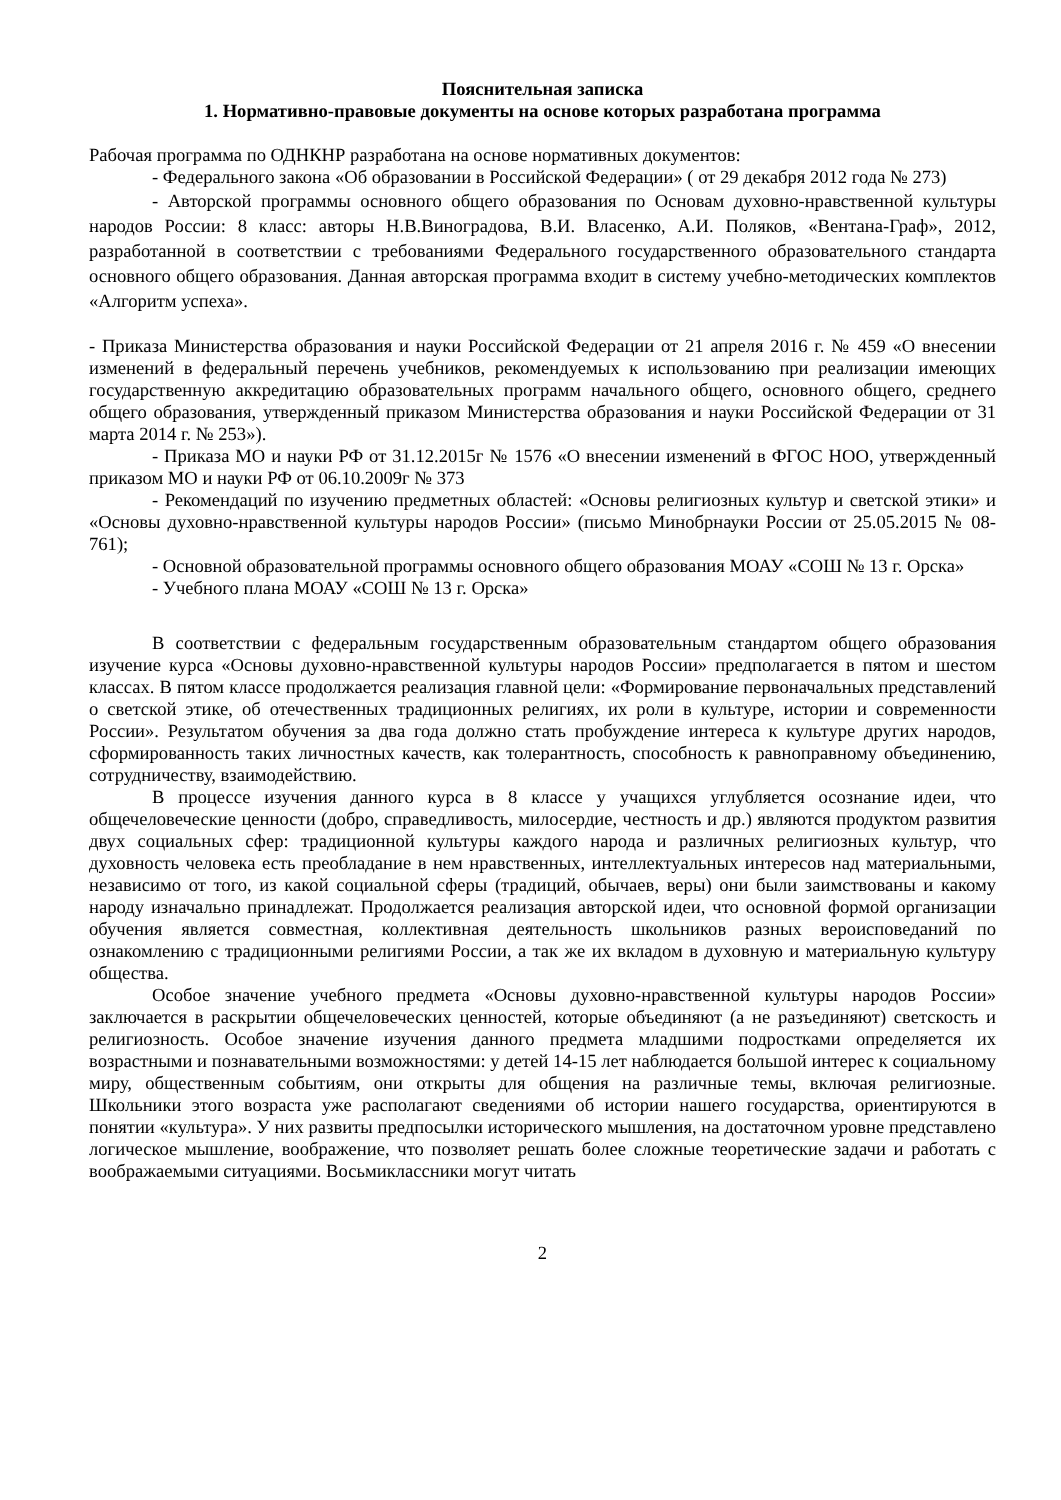Пояснительная записка
1. Нормативно-правовые документы на основе которых разработана программа
Рабочая программа по ОДНКНР разработана на основе нормативных документов:
- Федерального закона «Об образовании в Российской Федерации» ( от 29 декабря 2012 года № 273)
- Авторской программы основного общего образования по Основам духовно-нравственной культуры народов России: 8 класс: авторы Н.В.Виноградова, В.И. Власенко, А.И. Поляков, «Вентана-Граф», 2012, разработанной в соответствии с требованиями Федерального государственного образовательного стандарта основного общего образования. Данная авторская программа входит в систему учебно-методических комплектов «Алгоритм успеха».
- Приказа Министерства образования и науки Российской Федерации от 21 апреля 2016 г. № 459 «О внесении изменений в федеральный перечень учебников, рекомендуемых к использованию при реализации имеющих государственную аккредитацию образовательных программ начального общего, основного общего, среднего общего образования, утвержденный приказом Министерства образования и науки Российской Федерации от 31 марта 2014 г. № 253»).
- Приказа МО и науки РФ от 31.12.2015г № 1576 «О внесении изменений в ФГОС НОО, утвержденный приказом МО и науки РФ от 06.10.2009г № 373
- Рекомендаций по изучению предметных областей: «Основы религиозных культур и светской этики» и «Основы духовно-нравственной культуры народов России» (письмо Минобрнауки России от 25.05.2015 № 08-761);
- Основной образовательной программы основного общего образования МОАУ «СОШ № 13 г. Орска»
- Учебного плана МОАУ «СОШ № 13 г. Орска»
В соответствии с федеральным государственным образовательным стандартом общего образования изучение курса «Основы духовно-нравственной культуры народов России» предполагается в пятом и шестом классах. В пятом классе продолжается реализация главной цели: «Формирование первоначальных представлений о светской этике, об отечественных традиционных религиях, их роли в культуре, истории и современности России». Результатом обучения за два года должно стать пробуждение интереса к культуре других народов, сформированность таких личностных качеств, как толерантность, способность к равноправному объединению, сотрудничеству, взаимодействию.
В процессе изучения данного курса в 8 классе у учащихся углубляется осознание идеи, что общечеловеческие ценности (добро, справедливость, милосердие, честность и др.) являются продуктом развития двух социальных сфер: традиционной культуры каждого народа и различных религиозных культур, что духовность человека есть преобладание в нем нравственных, интеллектуальных интересов над материальными, независимо от того, из какой социальной сферы (традиций, обычаев, веры) они были заимствованы и какому народу изначально принадлежат. Продолжается реализация авторской идеи, что основной формой организации обучения является совместная, коллективная деятельность школьников разных вероисповеданий по ознакомлению с традиционными религиями России, а так же их вкладом в духовную и материальную культуру общества.
Особое значение учебного предмета «Основы духовно-нравственной культуры народов России» заключается в раскрытии общечеловеческих ценностей, которые объединяют (а не разъединяют) светскость и религиозность. Особое значение изучения данного предмета младшими подростками определяется их возрастными и познавательными возможностями: у детей 14-15 лет наблюдается большой интерес к социальному миру, общественным событиям, они открыты для общения на различные темы, включая религиозные. Школьники этого возраста уже располагают сведениями об истории нашего государства, ориентируются в понятии «культура». У них развиты предпосылки исторического мышления, на достаточном уровне представлено логическое мышление, воображение, что позволяет решать более сложные теоретические задачи и работать с воображаемыми ситуациями. Восьмиклассники могут читать
2